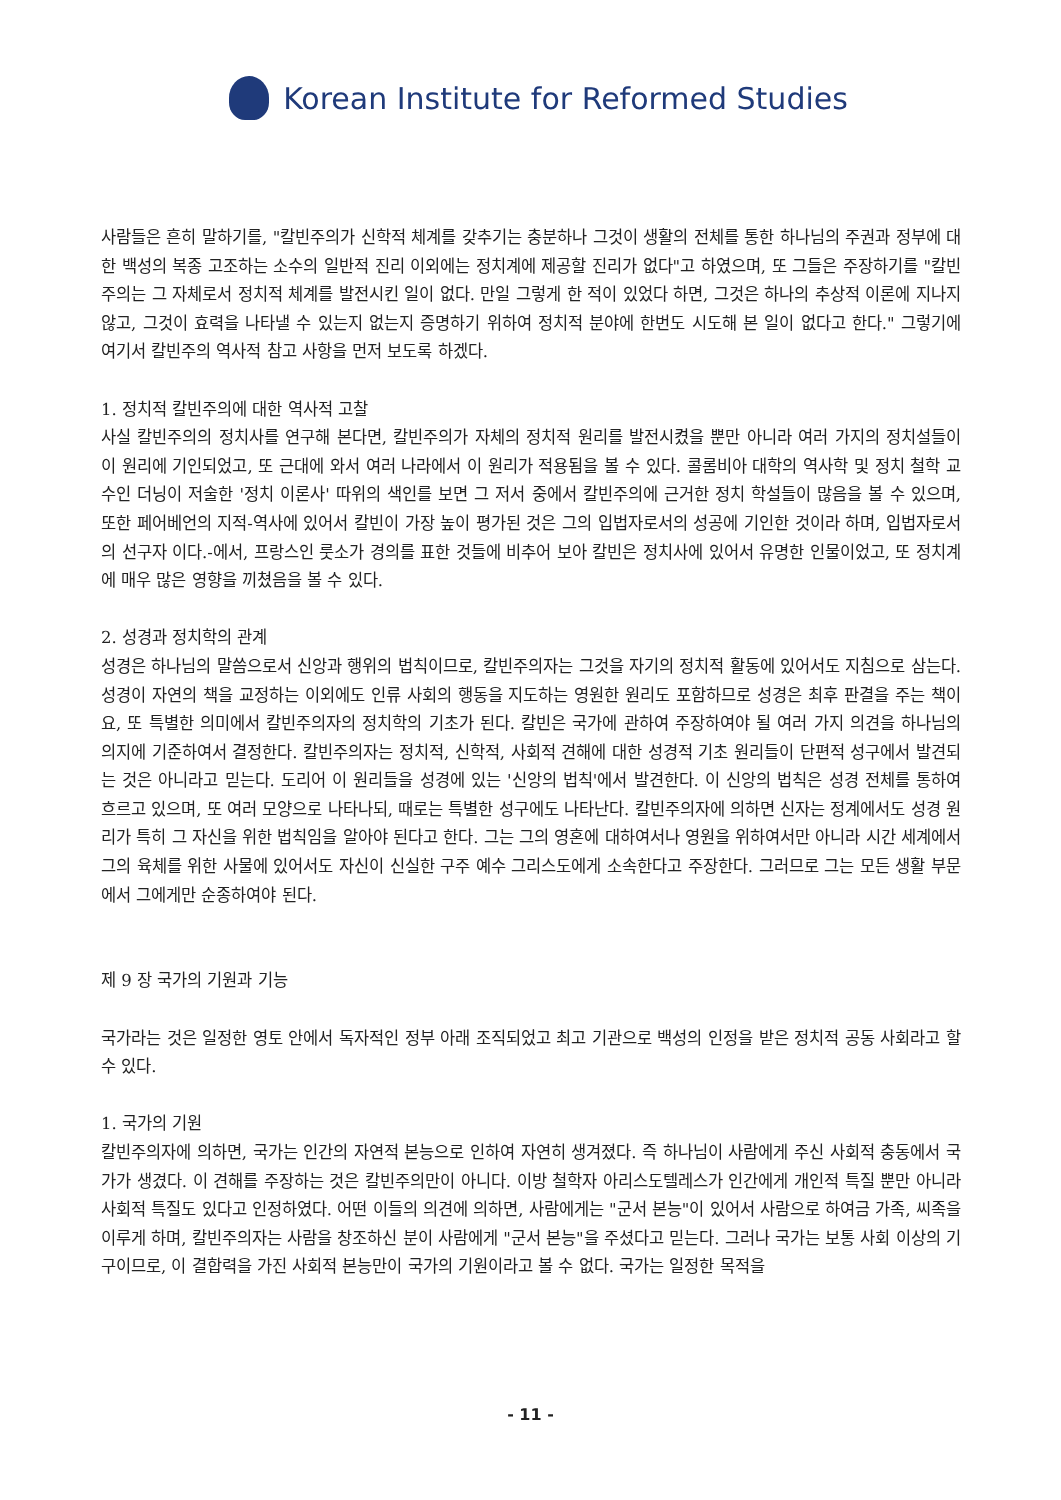Korean Institute for Reformed Studies
사람들은 흔히 말하기를, "칼빈주의가 신학적 체계를 갖추기는 충분하나 그것이 생활의 전체를 통한 하나님의 주권과 정부에 대한 백성의 복종 고조하는 소수의 일반적 진리 이외에는 정치계에 제공할 진리가 없다"고 하였으며, 또 그들은 주장하기를 "칼빈주의는 그 자체로서 정치적 체계를 발전시킨 일이 없다. 만일 그렇게 한 적이 있었다 하면, 그것은 하나의 추상적 이론에 지나지 않고, 그것이 효력을 나타낼 수 있는지 없는지 증명하기 위하여 정치적 분야에 한번도 시도해 본 일이 없다고 한다." 그렇기에 여기서 칼빈주의 역사적 참고 사항을 먼저 보도록 하겠다.
1. 정치적 칼빈주의에 대한 역사적 고찰
사실 칼빈주의의 정치사를 연구해 본다면, 칼빈주의가 자체의 정치적 원리를 발전시켰을 뿐만 아니라 여러 가지의 정치설들이 이 원리에 기인되었고, 또 근대에 와서 여러 나라에서 이 원리가 적용됨을 볼 수 있다. 콜롬비아 대학의 역사학 및 정치 철학 교수인 더닝이 저술한 '정치 이론사' 따위의 색인를 보면 그 저서 중에서 칼빈주의에 근거한 정치 학설들이 많음을 볼 수 있으며, 또한 페어베언의 지적-역사에 있어서 칼빈이 가장 높이 평가된 것은 그의 입법자로서의 성공에 기인한 것이라 하며, 입법자로서의 선구자 이다.-에서, 프랑스인 룻소가 경의를 표한 것들에 비추어 보아 칼빈은 정치사에 있어서 유명한 인물이었고, 또 정치계에 매우 많은 영향을 끼쳤음을 볼 수 있다.
2. 성경과 정치학의 관계
성경은 하나님의 말씀으로서 신앙과 행위의 법칙이므로, 칼빈주의자는 그것을 자기의 정치적 활동에 있어서도 지침으로 삼는다. 성경이 자연의 책을 교정하는 이외에도 인류 사회의 행동을 지도하는 영원한 원리도 포함하므로 성경은 최후 판결을 주는 책이요, 또 특별한 의미에서 칼빈주의자의 정치학의 기초가 된다. 칼빈은 국가에 관하여 주장하여야 될 여러 가지 의견을 하나님의 의지에 기준하여서 결정한다. 칼빈주의자는 정치적, 신학적, 사회적 견해에 대한 성경적 기초 원리들이 단편적 성구에서 발견되는 것은 아니라고 믿는다. 도리어 이 원리들을 성경에 있는 '신앙의 법칙'에서 발견한다. 이 신앙의 법칙은 성경 전체를 통하여 흐르고 있으며, 또 여러 모양으로 나타나되, 때로는 특별한 성구에도 나타난다. 칼빈주의자에 의하면 신자는 정계에서도 성경 원리가 특히 그 자신을 위한 법칙임을 알아야 된다고 한다. 그는 그의 영혼에 대하여서나 영원을 위하여서만 아니라 시간 세계에서 그의 육체를 위한 사물에 있어서도 자신이 신실한 구주 예수 그리스도에게 소속한다고 주장한다. 그러므로 그는 모든 생활 부문에서 그에게만 순종하여야 된다.
제 9 장 국가의 기원과 기능
국가라는 것은 일정한 영토 안에서 독자적인 정부 아래 조직되었고 최고 기관으로 백성의 인정을 받은 정치적 공동 사회라고 할 수 있다.
1. 국가의 기원
칼빈주의자에 의하면, 국가는 인간의 자연적 본능으로 인하여 자연히 생겨졌다. 즉 하나님이 사람에게 주신 사회적 충동에서 국가가 생겼다. 이 견해를 주장하는 것은 칼빈주의만이 아니다. 이방 철학자 아리스도텔레스가 인간에게 개인적 특질 뿐만 아니라 사회적 특질도 있다고 인정하였다. 어떤 이들의 의견에 의하면, 사람에게는 "군서 본능"이 있어서 사람으로 하여금 가족, 씨족을 이루게 하며, 칼빈주의자는 사람을 창조하신 분이 사람에게 "군서 본능"을 주셨다고 믿는다. 그러나 국가는 보통 사회 이상의 기구이므로, 이 결합력을 가진 사회적 본능만이 국가의 기원이라고 볼 수 없다. 국가는 일정한 목적을
- 11 -